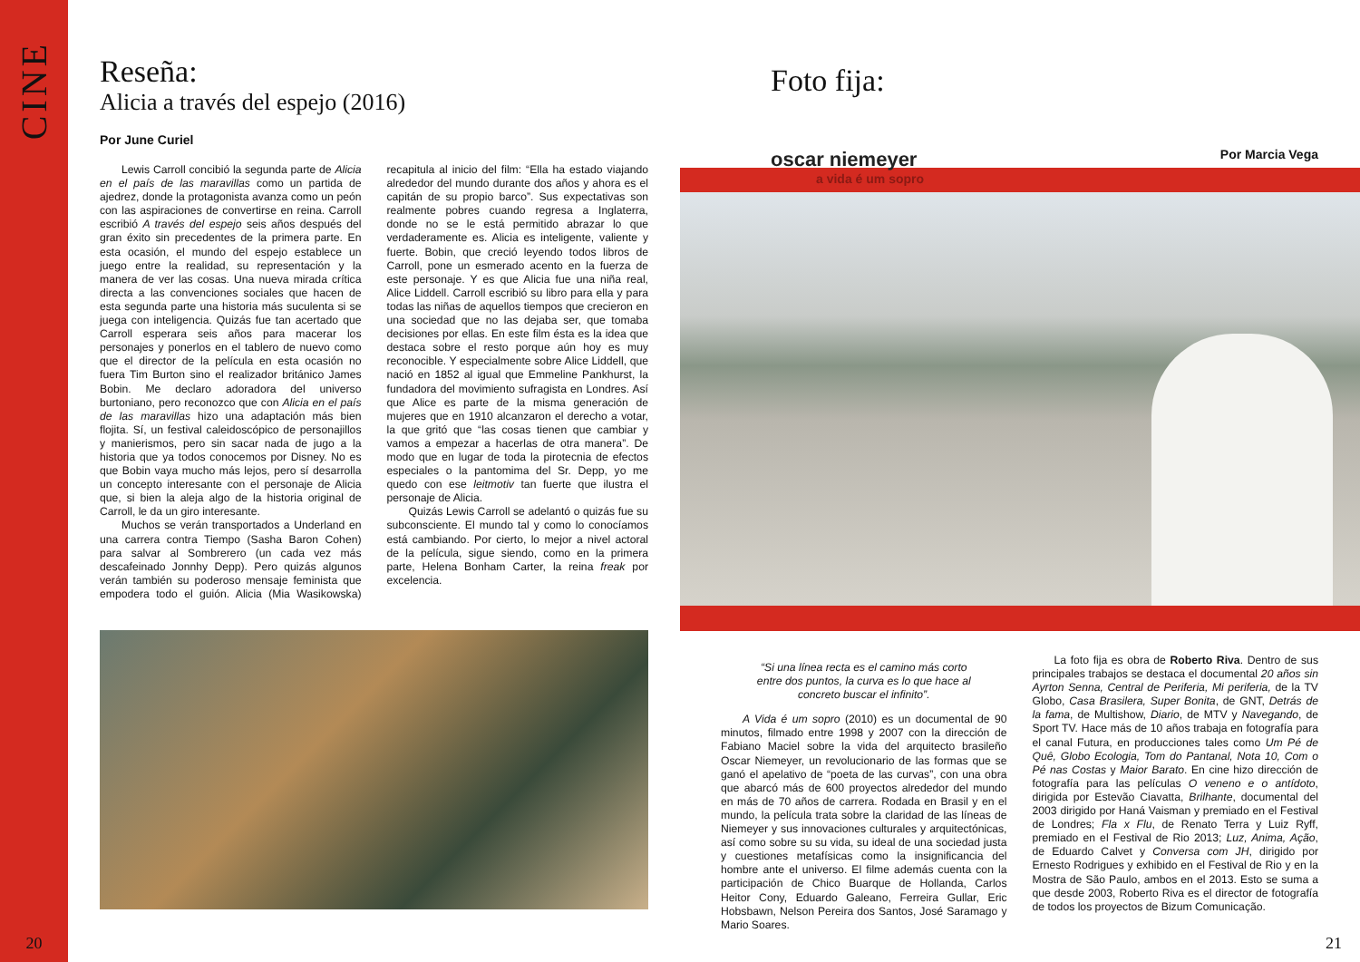CINE
20
Reseña:
Alicia a través del espejo (2016)
Por June Curiel
Lewis Carroll concibió la segunda parte de Alicia en el país de las maravillas como un partida de ajedrez, donde la protagonista avanza como un peón con las aspiraciones de convertirse en reina. Carroll escribió A través del espejo seis años después del gran éxito sin precedentes de la primera parte. En esta ocasión, el mundo del espejo establece un juego entre la realidad, su representación y la manera de ver las cosas. Una nueva mirada crítica directa a las convenciones sociales que hacen de esta segunda parte una historia más suculenta si se juega con inteligencia. Quizás fue tan acertado que Carroll esperara seis años para macerar los personajes y ponerlos en el tablero de nuevo como que el director de la película en esta ocasión no fuera Tim Burton sino el realizador británico James Bobin. Me declaro adoradora del universo burtoniano, pero reconozco que con Alicia en el país de las maravillas hizo una adaptación más bien flojita. Sí, un festival caleidoscópico de personajillos y manierismos, pero sin sacar nada de jugo a la historia que ya todos conocemos por Disney. No es que Bobin vaya mucho más lejos, pero sí desarrolla un concepto interesante con el personaje de Alicia que, si bien la aleja algo de la historia original de Carroll, le da un giro interesante.
Muchos se verán transportados a Underland en una carrera contra Tiempo (Sasha Baron Cohen) para salvar al Sombrerero (un cada vez más descafeinado Jonnhy Depp). Pero quizás algunos verán también su poderoso mensaje feminista que empodera todo el guión. Alicia (Mia Wasikowska) recapitula al inicio del film: “Ella ha estado viajando alrededor del mundo durante dos años y ahora es el capitán de su propio barco”. Sus expectativas son realmente pobres cuando regresa a Inglaterra, donde no se le está permitido abrazar lo que verdaderamente es. Alicia es inteligente, valiente y fuerte. Bobin, que creció leyendo todos libros de Carroll, pone un esmerado acento en la fuerza de este personaje. Y es que Alicia fue una niña real, Alice Liddell. Carroll escribió su libro para ella y para todas las niñas de aquellos tiempos que crecieron en una sociedad que no las dejaba ser, que tomaba decisiones por ellas. En este film ésta es la idea que destaca sobre el resto porque aún hoy es muy reconocible. Y especialmente sobre Alice Liddell, que nació en 1852 al igual que Emmeline Pankhurst, la fundadora del movimiento sufragista en Londres. Así que Alice es parte de la misma generación de mujeres que en 1910 alcanzaron el derecho a votar, la que gritó que “las cosas tienen que cambiar y vamos a empezar a hacerlas de otra manera”. De modo que en lugar de toda la pirotecnia de efectos especiales o la pantomima del Sr. Depp, yo me quedo con ese leitmotiv tan fuerte que ilustra el personaje de Alicia.
Quizás Lewis Carroll se adelantó o quizás fue su subconsciente. El mundo tal y como lo conocíamos está cambiando. Por cierto, lo mejor a nivel actoral de la película, sigue siendo, como en la primera parte, Helena Bonham Carter, la reina freak por excelencia.
Foto fija:
oscar niemeyer
a vida é um sopro
Por Marcia Vega
“Si una línea recta es el camino más corto entre dos puntos, la curva es lo que hace al concreto buscar el infinito”.
A Vida é um sopro (2010) es un documental de 90 minutos, filmado entre 1998 y 2007 con la dirección de Fabiano Maciel sobre la vida del arquitecto brasileño Oscar Niemeyer, un revolucionario de las formas que se ganó el apelativo de “poeta de las curvas”, con una obra que abarcó más de 600 proyectos alrededor del mundo en más de 70 años de carrera. Rodada en Brasil y en el mundo, la película trata sobre la claridad de las líneas de Niemeyer y sus innovaciones culturales y arquitectónicas, así como sobre su su vida, su ideal de una sociedad justa y cuestiones metafísicas como la insignificancia del hombre ante el universo. El filme además cuenta con la participación de Chico Buarque de Hollanda, Carlos Heitor Cony, Eduardo Galeano, Ferreira Gullar, Eric Hobsbawn, Nelson Pereira dos Santos, José Saramago y Mario Soares.
La foto fija es obra de Roberto Riva. Dentro de sus principales trabajos se destaca el documental 20 años sin Ayrton Senna, Central de Periferia, Mi periferia, de la TV Globo, Casa Brasilera, Super Bonita, de GNT, Detrás de la fama, de Multishow, Diario, de MTV y Navegando, de Sport TV. Hace más de 10 años trabaja en fotografía para el canal Futura, en producciones tales como Um Pé de Quê, Globo Ecologia, Tom do Pantanal, Nota 10, Com o Pé nas Costas y Maior Barato. En cine hizo dirección de fotografía para las películas O veneno e o antídoto, dirigida por Estevão Ciavatta, Brilhante, documental del 2003 dirigido por Haná Vaisman y premiado en el Festival de Londres; Fla x Flu, de Renato Terra y Luiz Ryff, premiado en el Festival de Rio 2013; Luz, Anima, Ação, de Eduardo Calvet y Conversa com JH, dirigido por Ernesto Rodrigues y exhibido en el Festival de Rio y en la Mostra de São Paulo, ambos en el 2013. Esto se suma a que desde 2003, Roberto Riva es el director de fotografía de todos los proyectos de Bizum Comunicação.
21